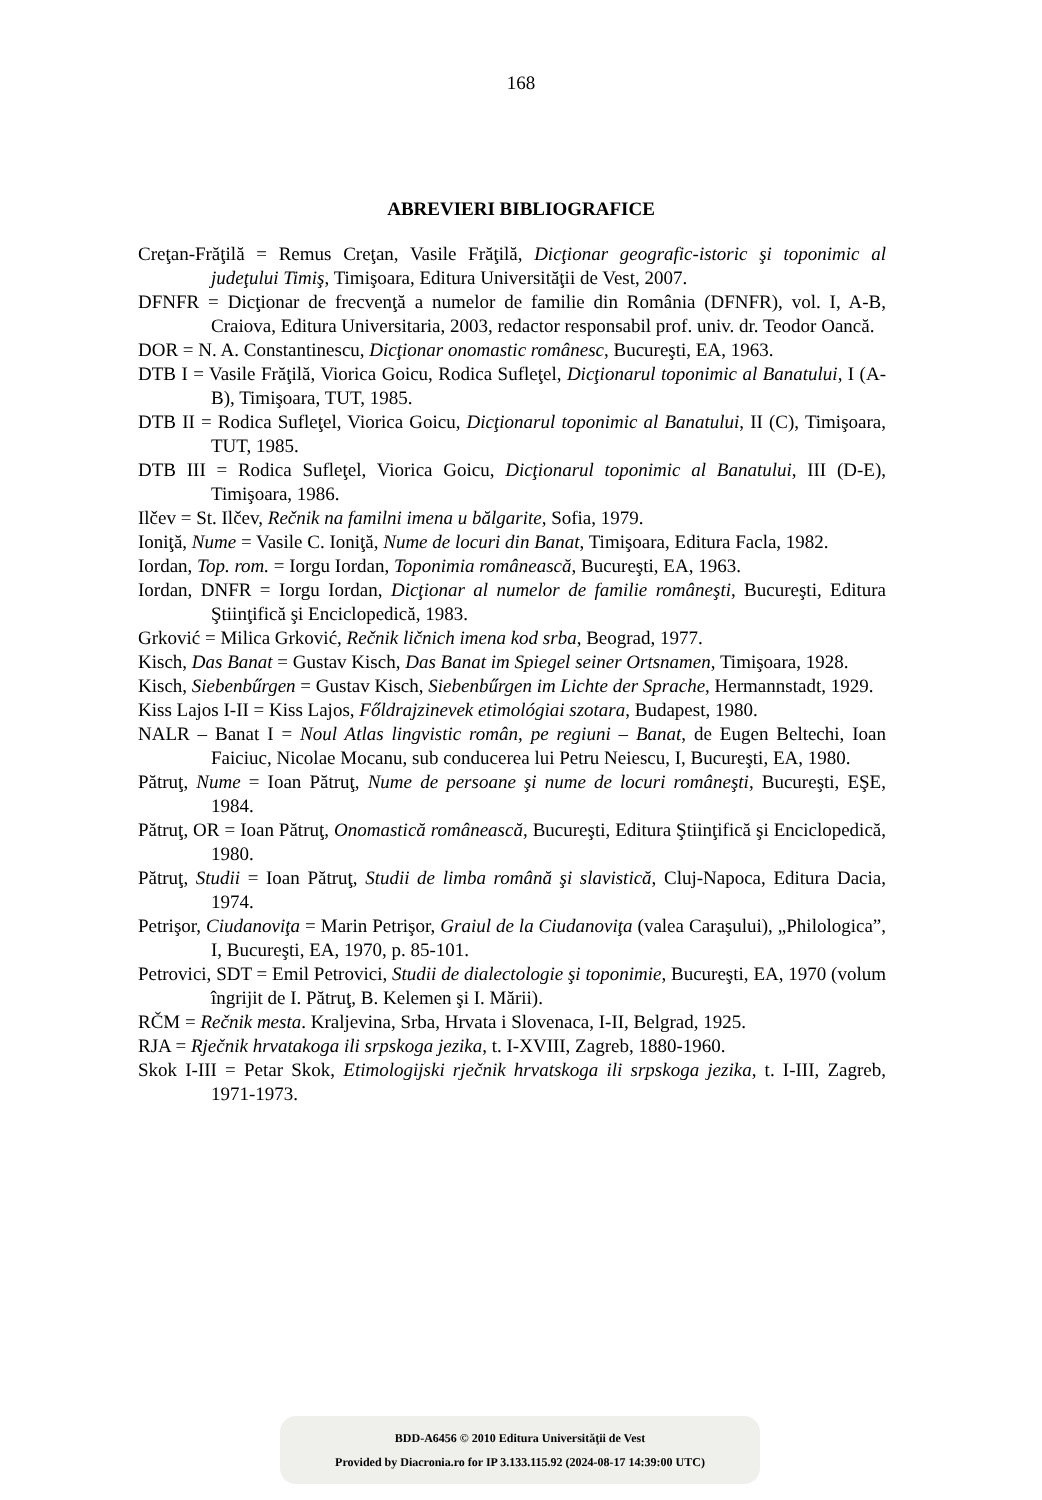168
ABREVIERI BIBLIOGRAFICE
Creţan-Frăţilă = Remus Creţan, Vasile Frăţilă, Dicţionar geografic-istoric şi toponimic al judeţului Timiş, Timişoara, Editura Universităţii de Vest, 2007.
DFNFR = Dicţionar de frecvenţă a numelor de familie din România (DFNFR), vol. I, A-B, Craiova, Editura Universitaria, 2003, redactor responsabil prof. univ. dr. Teodor Oancă.
DOR = N. A. Constantinescu, Dicţionar onomastic românesc, Bucureşti, EA, 1963.
DTB I = Vasile Frăţilă, Viorica Goicu, Rodica Sufleţel, Dicţionarul toponimic al Banatului, I (A-B), Timişoara, TUT, 1985.
DTB II = Rodica Sufleţel, Viorica Goicu, Dicţionarul toponimic al Banatului, II (C), Timişoara, TUT, 1985.
DTB III = Rodica Sufleţel, Viorica Goicu, Dicţionarul toponimic al Banatului, III (D-E), Timişoara, 1986.
Ilčev = St. Ilčev, Rečnik na familni imena u bălgarite, Sofia, 1979.
Ioniţă, Nume = Vasile C. Ioniţă, Nume de locuri din Banat, Timişoara, Editura Facla, 1982.
Iordan, Top. rom. = Iorgu Iordan, Toponimia românească, Bucureşti, EA, 1963.
Iordan, DNFR = Iorgu Iordan, Dicţionar al numelor de familie româneşti, Bucureşti, Editura Ştiinţifică şi Enciclopedică, 1983.
Grković = Milica Grković, Rečnik ličnich imena kod srba, Beograd, 1977.
Kisch, Das Banat = Gustav Kisch, Das Banat im Spiegel seiner Ortsnamen, Timişoara, 1928.
Kisch, Siebenbűrgen = Gustav Kisch, Siebenbűrgen im Lichte der Sprache, Hermannstadt, 1929.
Kiss Lajos I-II = Kiss Lajos, Főldrajzinevek etimológiai szotara, Budapest, 1980.
NALR – Banat I = Noul Atlas lingvistic român, pe regiuni – Banat, de Eugen Beltechi, Ioan Faiciuc, Nicolae Mocanu, sub conducerea lui Petru Neiescu, I, Bucureşti, EA, 1980.
Pătruţ, Nume = Ioan Pătruţ, Nume de persoane şi nume de locuri româneşti, Bucureşti, EŞE, 1984.
Pătruţ, OR = Ioan Pătruţ, Onomastică românească, Bucureşti, Editura Ştiinţifică şi Enciclopedică, 1980.
Pătruţ, Studii = Ioan Pătruţ, Studii de limba română şi slavistică, Cluj-Napoca, Editura Dacia, 1974.
Petrişor, Ciudanoviţa = Marin Petrişor, Graiul de la Ciudanoviţa (valea Caraşului), „Philologica”, I, Bucureşti, EA, 1970, p. 85-101.
Petrovici, SDT = Emil Petrovici, Studii de dialectologie şi toponimie, Bucureşti, EA, 1970 (volum îngrijit de I. Pătruţ, B. Kelemen şi I. Mării).
RČM = Rečnik mesta. Kraljevina, Srba, Hrvata i Slovenaca, I-II, Belgrad, 1925.
RJA = Rječnik hrvatakoga ili srpskoga jezika, t. I-XVIII, Zagreb, 1880-1960.
Skok I-III = Petar Skok, Etimologijski rječnik hrvatskoga ili srpskoga jezika, t. I-III, Zagreb, 1971-1973.
BDD-A6456 © 2010 Editura Universităţii de Vest
Provided by Diacronia.ro for IP 3.133.115.92 (2024-08-17 14:39:00 UTC)